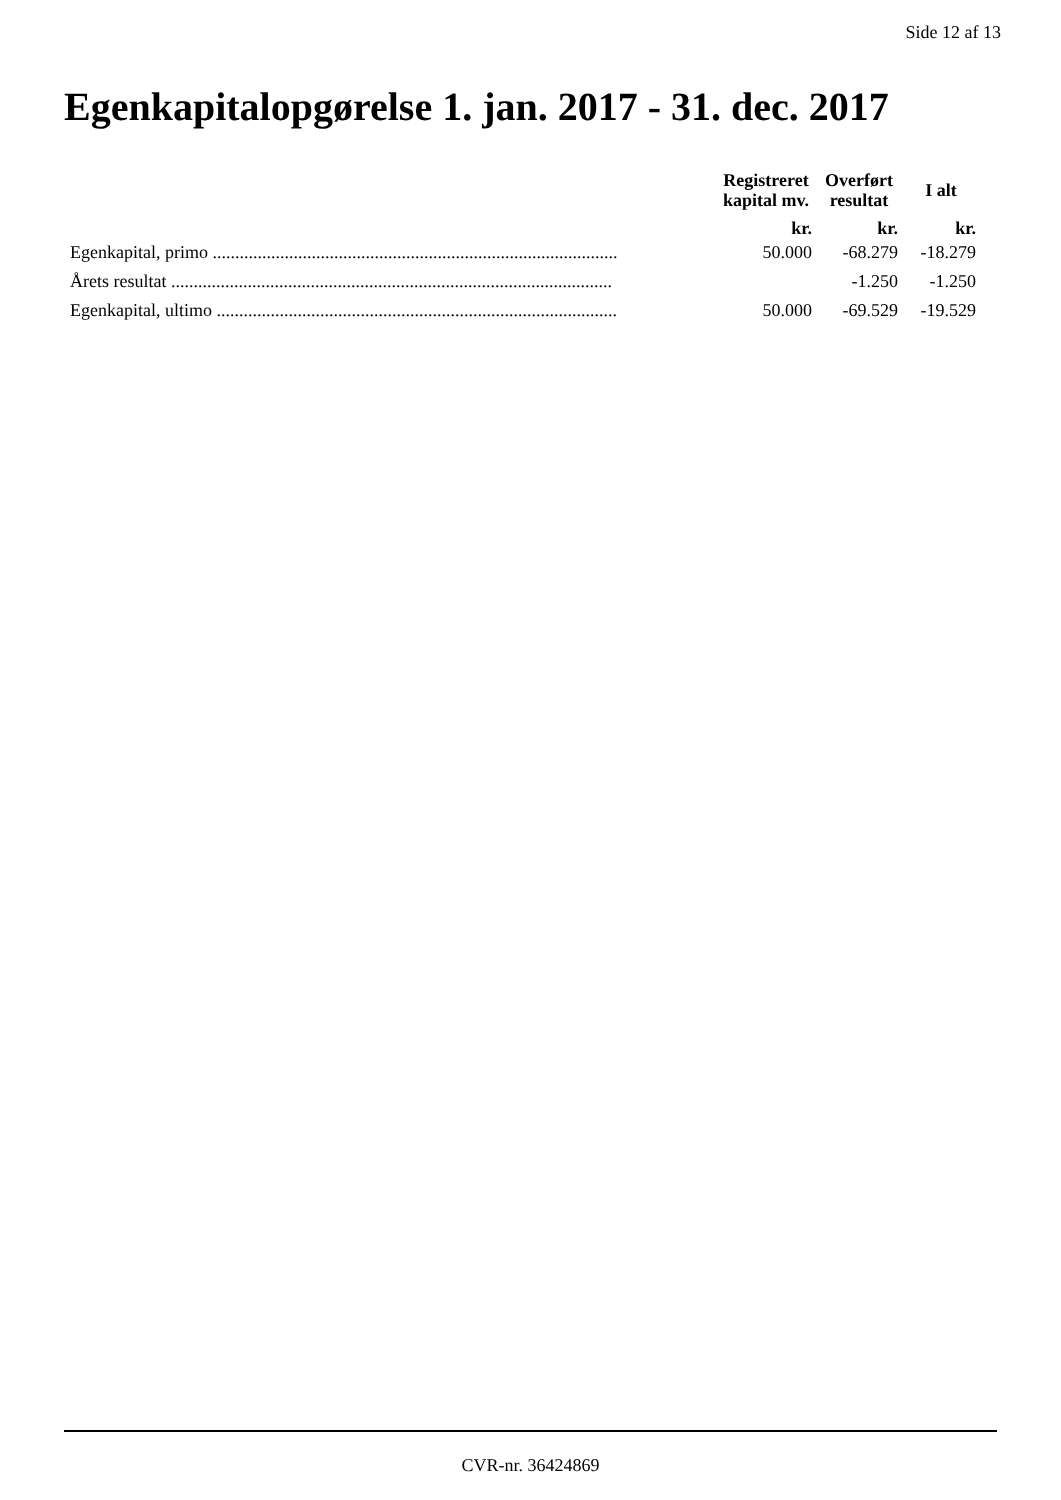Side 12 af 13
Egenkapitalopgørelse 1. jan. 2017 - 31. dec. 2017
| | Registreret kapital mv. | Overført resultat | I alt |
| --- | --- | --- | --- |
| | kr. | kr. | kr. |
| Egenkapital, primo .......................................................................................... | 50.000 | -68.279 | -18.279 |
| Årets resultat .................................................................................................. | | -1.250 | -1.250 |
| Egenkapital, ultimo ......................................................................................... | 50.000 | -69.529 | -19.529 |
CVR-nr. 36424869